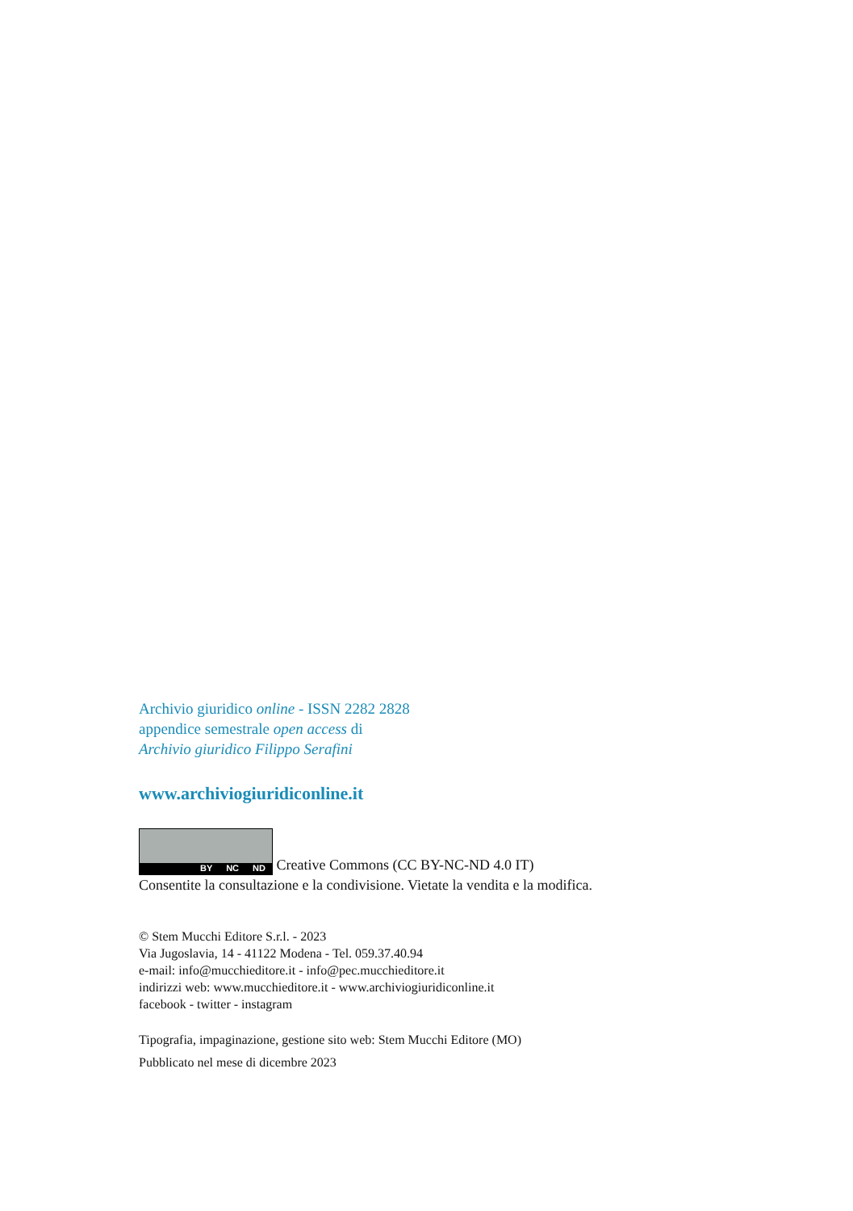Archivio giuridico online - ISSN 2282 2828
appendice semestrale open access di
Archivio giuridico Filippo Serafini
www.archiviogiuridiconline.it
BY NC ND Creative Commons (CC BY-NC-ND 4.0 IT)
Consentite la consultazione e la condivisione. Vietate la vendita e la modifica.
© Stem Mucchi Editore S.r.l. - 2023
Via Jugoslavia, 14 - 41122 Modena - Tel. 059.37.40.94
e-mail: info@mucchieditore.it - info@pec.mucchieditore.it
indirizzi web: www.mucchieditore.it - www.archiviogiuridiconline.it
facebook - twitter - instagram
Tipografia, impaginazione, gestione sito web: Stem Mucchi Editore (MO)
Pubblicato nel mese di dicembre 2023